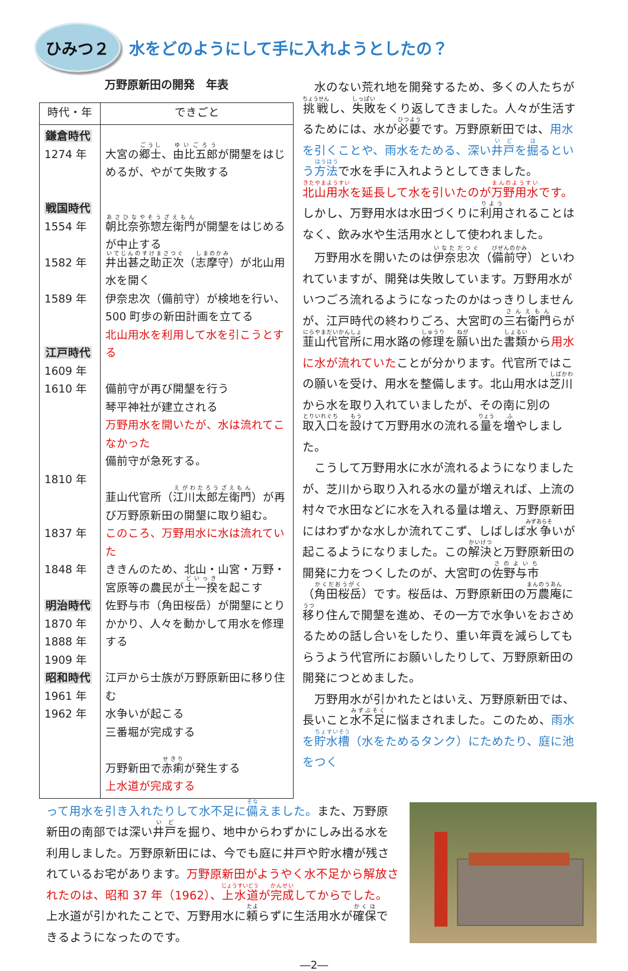ひみつ２
水をどのようにして手に入れようとしたの？
万野原新田の開発　年表
| 時代・年 | できごと |
| --- | --- |
| 鎌倉時代 1274 年 戦国時代 1554 年 1582 年 1589 年 江戸時代 1609 年 1610 年 1810 年 1837 年 1848 年 明治時代 1870 年 1888 年 1909 年 昭和時代 1961 年 1962 年 | 大宮の 郷士 、 由比五郎 が開墾をはじめるが、やがて失敗する 朝比奈弥惣左衛門 が開墾をはじめるが中止する 井出甚之助正次 （ 志摩守 ）が北山用水を開く 伊奈忠次（備前守）が検地を行い、500 町歩の新田計画を立てる 北山用水を利用して水を引こうとする 備前守が再び開墾を行う 琴平神社が建立される 万野用水を開いたが、水は流れてこなかった 備前守が急死する。 韮山代官所（ 江川太郎左衛門 ）が再び万野原新田の開墾に取り組む。 このころ、万野用水に水は流れていた ききんのため、北山・山宮・万野・宮原等の農民が 土一揆 を起こす 佐野与市（角田桜岳）が開墾にとりかかり、人々を動かして用水を修理する 江戸から士族が万野原新田に移り住む 水争いが起こる 三番堀が完成する 万野新田で 赤痢 が発生する 上水道が完成する |
水のない荒れ地を開発するため、多くの人たちが挑戦し、失敗をくり返してきました。人々が生活するためには、水が必要です。万野原新田では、用水を引くことや、雨水をためる、深い井戸を掘るという方法で水を手に入れようとしてきました。北山用水を延長して水を引いたのが万野用水です。しかし、万野用水は水田づくりに利用されることはなく、飲み水や生活用水として使われました。
万野用水を開いたのは伊奈忠次（備前守）といわれていますが、開発は失敗しています。万野用水がいつごろ流れるようになったのかはっきりしませんが、江戸時代の終わりごろ、大宮町の三右衛門らが韮山代官所に用水路の修理を願い出た書類から用水に水が流れていたことが分かります。代官所ではこの願いを受け、用水を整備します。北山用水は芝川から水を取り入れていましたが、その南に別の取入口を設けて万野用水の流れる量を増やしました。
こうして万野用水に水が流れるようになりましたが、芝川から取り入れる水の量が増えれば、上流の村々で水田などに水を入れる量は増え、万野原新田にはわずかな水しか流れてこず、しばしば水争いが起こるようになりました。この解決と万野原新田の開発に力をつくしたのが、大宮町の佐野与市（角田桜岳）です。桜岳は、万野原新田の万農庵に移り住んで開墾を進め、その一方で水争いをおさめるための話し合いをしたり、重い年貢を減らしてもらうよう代官所にお願いしたりして、万野原新田の開発につとめました。
万野用水が引かれたとはいえ、万野原新田では、長いこと水不足に悩まされました。このため、雨水を貯水槽（水をためるタンク）にためたり、庭に池をつく
って用水を引き入れたりして水不足に備えました。また、万野原新田の南部では深い井戸を掘り、地中からわずかにしみ出る水を利用しました。万野原新田には、今でも庭に井戸や貯水槽が残されているお宅があります。万野原新田がようやく水不足から解放されたのは、昭和 37 年（1962）、上水道が完成してからでした。上水道が引かれたことで、万野用水に頼らずに生活用水が確保できるようになったのです。
―2―